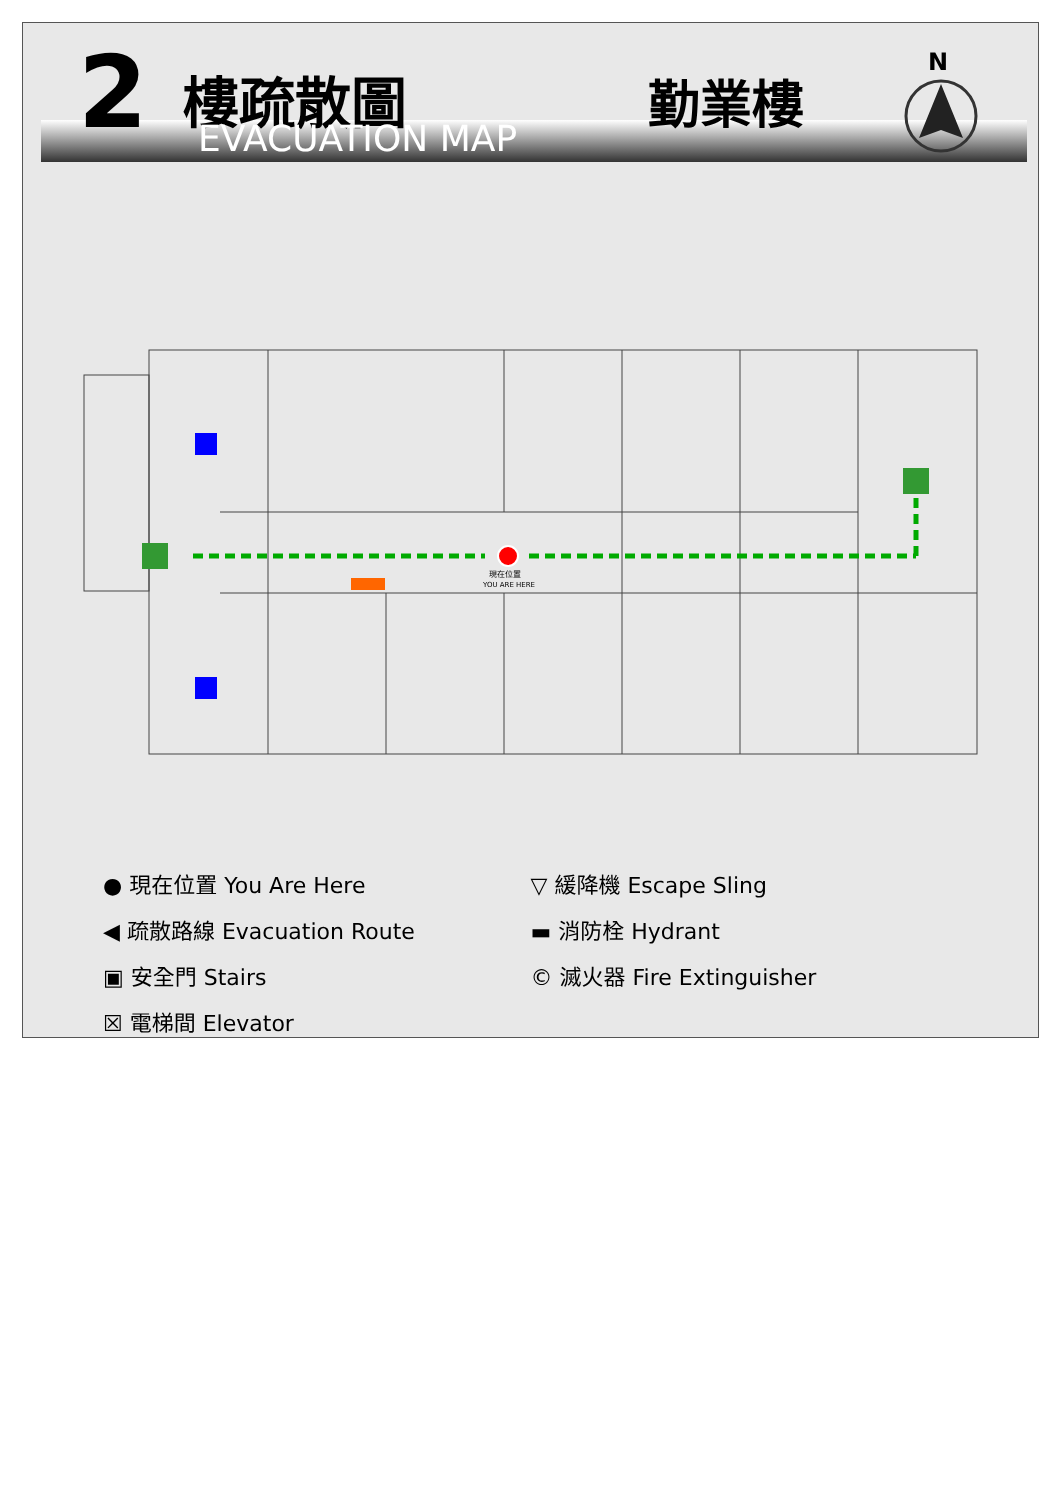2 樓疏散圖
EVACUATION MAP
勤業樓
N
現在位置
YOU ARE HERE
● 現在位置 You Are Here
◀ 疏散路線 Evacuation Route
▣ 安全門 Stairs
☒ 電梯間 Elevator
▽ 緩降機 Escape Sling
▬ 消防栓 Hydrant
© 滅火器 Fire Extinguisher